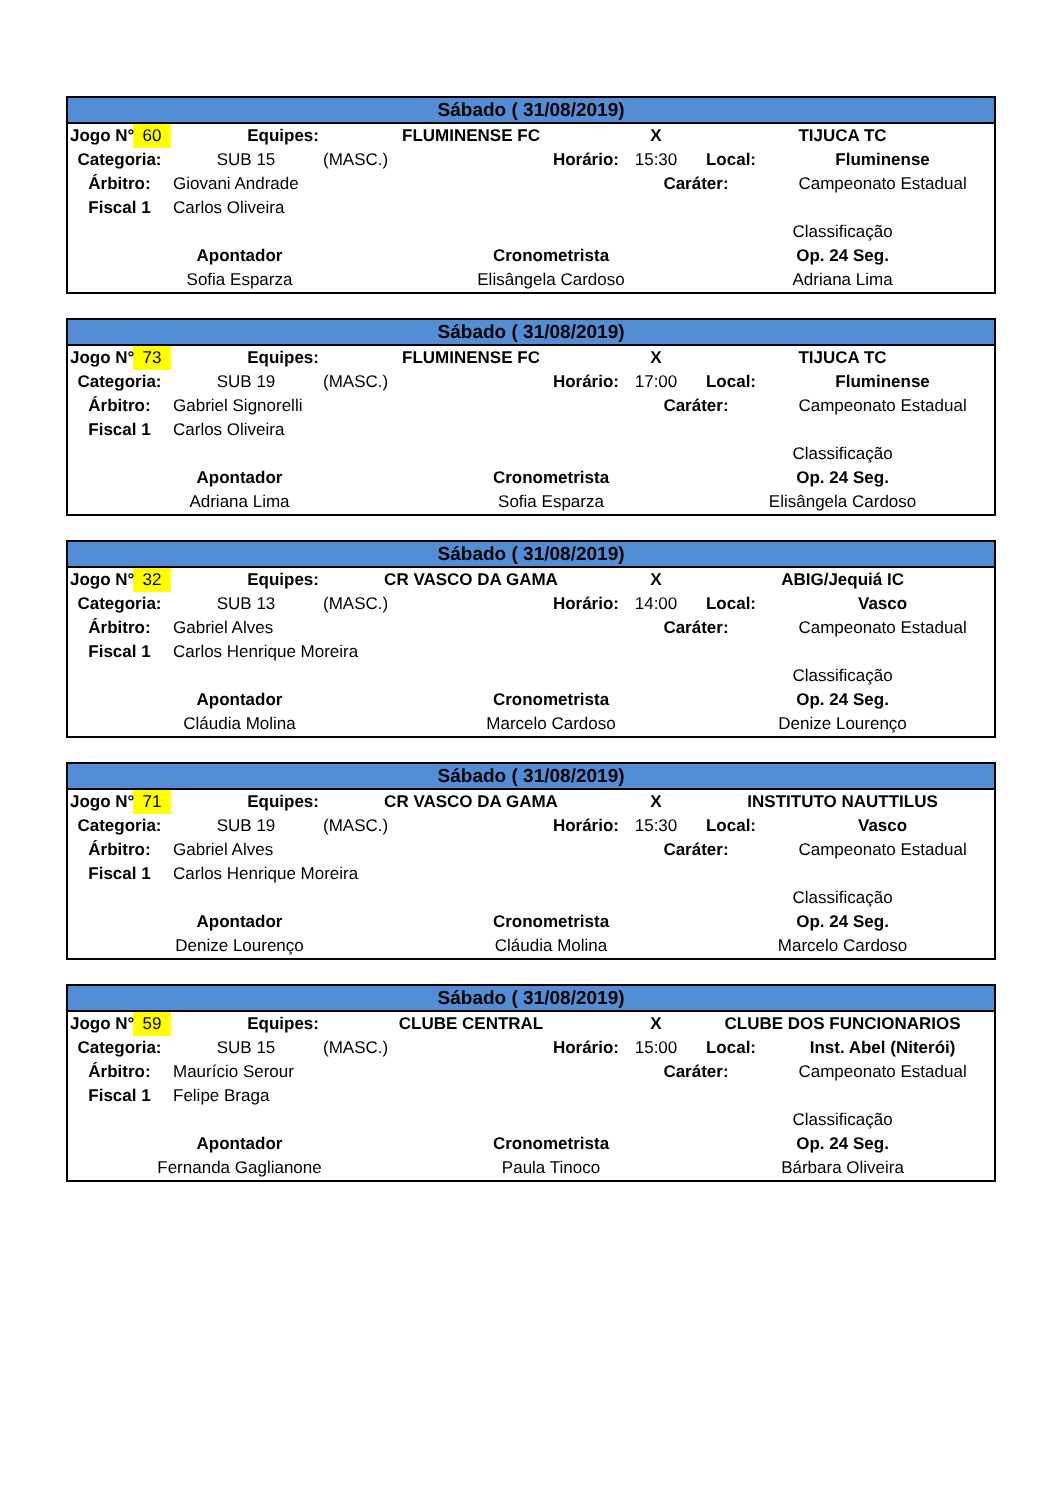| Sábado ( 31/08/2019) | | | | | | | | |
| Jogo N° | 60 | Equipes: | FLUMINENSE FC | | | X | TIJUCA TC | |
| Categoria: | | SUB 15 | (MASC.) | | Horário: | 15:30 | Local: | Fluminense |
| Árbitro: | | Giovani Andrade | | | | Caráter: | | Campeonato Estadual |
| Fiscal 1 | | Carlos Oliveira | | | | | | |
| | | | | | | | Classificação | |
| Apontador | | | | Cronometrista | | | Op. 24 Seg. | |
| Sofia Esparza | | | | Elisângela Cardoso | | | Adriana Lima | |
| Sábado ( 31/08/2019) | | | | | | | | |
| Jogo N° | 73 | Equipes: | FLUMINENSE FC | | | X | TIJUCA TC | |
| Categoria: | | SUB 19 | (MASC.) | | Horário: | 17:00 | Local: | Fluminense |
| Árbitro: | | Gabriel Signorelli | | | | Caráter: | | Campeonato Estadual |
| Fiscal 1 | | Carlos Oliveira | | | | | | |
| | | | | | | | Classificação | |
| Apontador | | | | Cronometrista | | | Op. 24 Seg. | |
| Adriana Lima | | | | Sofia Esparza | | | Elisângela Cardoso | |
| Sábado ( 31/08/2019) | | | | | | | | |
| Jogo N° | 32 | Equipes: | CR VASCO DA GAMA | | | X | ABIG/Jequiá IC | |
| Categoria: | | SUB 13 | (MASC.) | | Horário: | 14:00 | Local: | Vasco |
| Árbitro: | | Gabriel Alves | | | | Caráter: | | Campeonato Estadual |
| Fiscal 1 | | Carlos Henrique Moreira | | | | | | |
| | | | | | | | Classificação | |
| Apontador | | | | Cronometrista | | | Op. 24 Seg. | |
| Cláudia Molina | | | | Marcelo Cardoso | | | Denize Lourenço | |
| Sábado ( 31/08/2019) | | | | | | | | |
| Jogo N° | 71 | Equipes: | CR VASCO DA GAMA | | | X | INSTITUTO NAUTTILUS | |
| Categoria: | | SUB 19 | (MASC.) | | Horário: | 15:30 | Local: | Vasco |
| Árbitro: | | Gabriel Alves | | | | Caráter: | | Campeonato Estadual |
| Fiscal 1 | | Carlos Henrique Moreira | | | | | | |
| | | | | | | | Classificação | |
| Apontador | | | | Cronometrista | | | Op. 24 Seg. | |
| Denize Lourenço | | | | Cláudia Molina | | | Marcelo Cardoso | |
| Sábado ( 31/08/2019) | | | | | | | | |
| Jogo N° | 59 | Equipes: | CLUBE CENTRAL | | | X | CLUBE DOS FUNCIONARIOS | |
| Categoria: | | SUB 15 | (MASC.) | | Horário: | 15:00 | Local: | Inst. Abel (Niterói) |
| Árbitro: | | Maurício Serour | | | | Caráter: | | Campeonato Estadual |
| Fiscal 1 | | Felipe Braga | | | | | | |
| | | | | | | | Classificação | |
| Apontador | | | | Cronometrista | | | Op. 24 Seg. | |
| Fernanda Gaglianone | | | | Paula Tinoco | | | Bárbara Oliveira | |